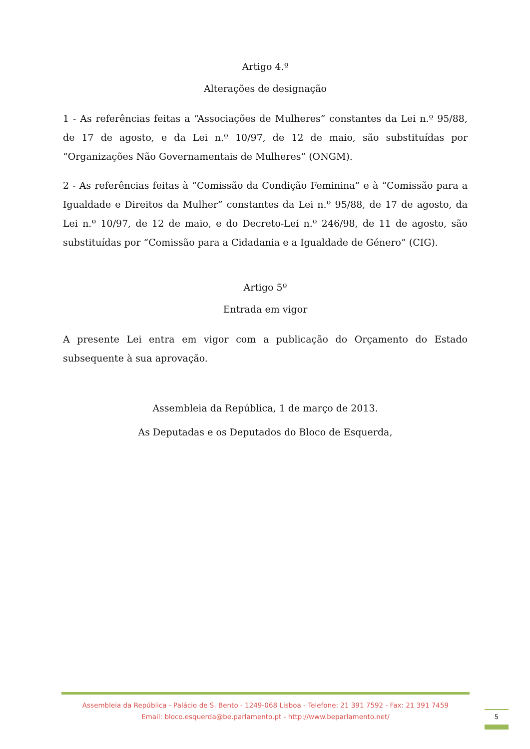Artigo 4.º
Alterações de designação
1 - As referências feitas a “Associações de Mulheres” constantes da Lei n.º 95/88, de 17 de agosto, e da Lei n.º 10/97, de 12 de maio, são substituídas por “Organizações Não Governamentais de Mulheres” (ONGM).
2 - As referências feitas à “Comissão da Condição Feminina” e à “Comissão para a Igualdade e Direitos da Mulher” constantes da Lei n.º 95/88, de 17 de agosto, da Lei n.º 10/97, de 12 de maio, e do Decreto-Lei n.º 246/98, de 11 de agosto, são substituídas por “Comissão para a Cidadania e a Igualdade de Género” (CIG).
Artigo 5º
Entrada em vigor
A presente Lei entra em vigor com a publicação do Orçamento do Estado subsequente à sua aprovação.
Assembleia da República, 1 de março de 2013.
As Deputadas e os Deputados do Bloco de Esquerda,
Assembleia da República - Palácio de S. Bento - 1249-068 Lisboa - Telefone: 21 391 7592 - Fax: 21 391 7459
Email: bloco.esquerda@be.parlamento.pt - http://www.beparlamento.net/
5